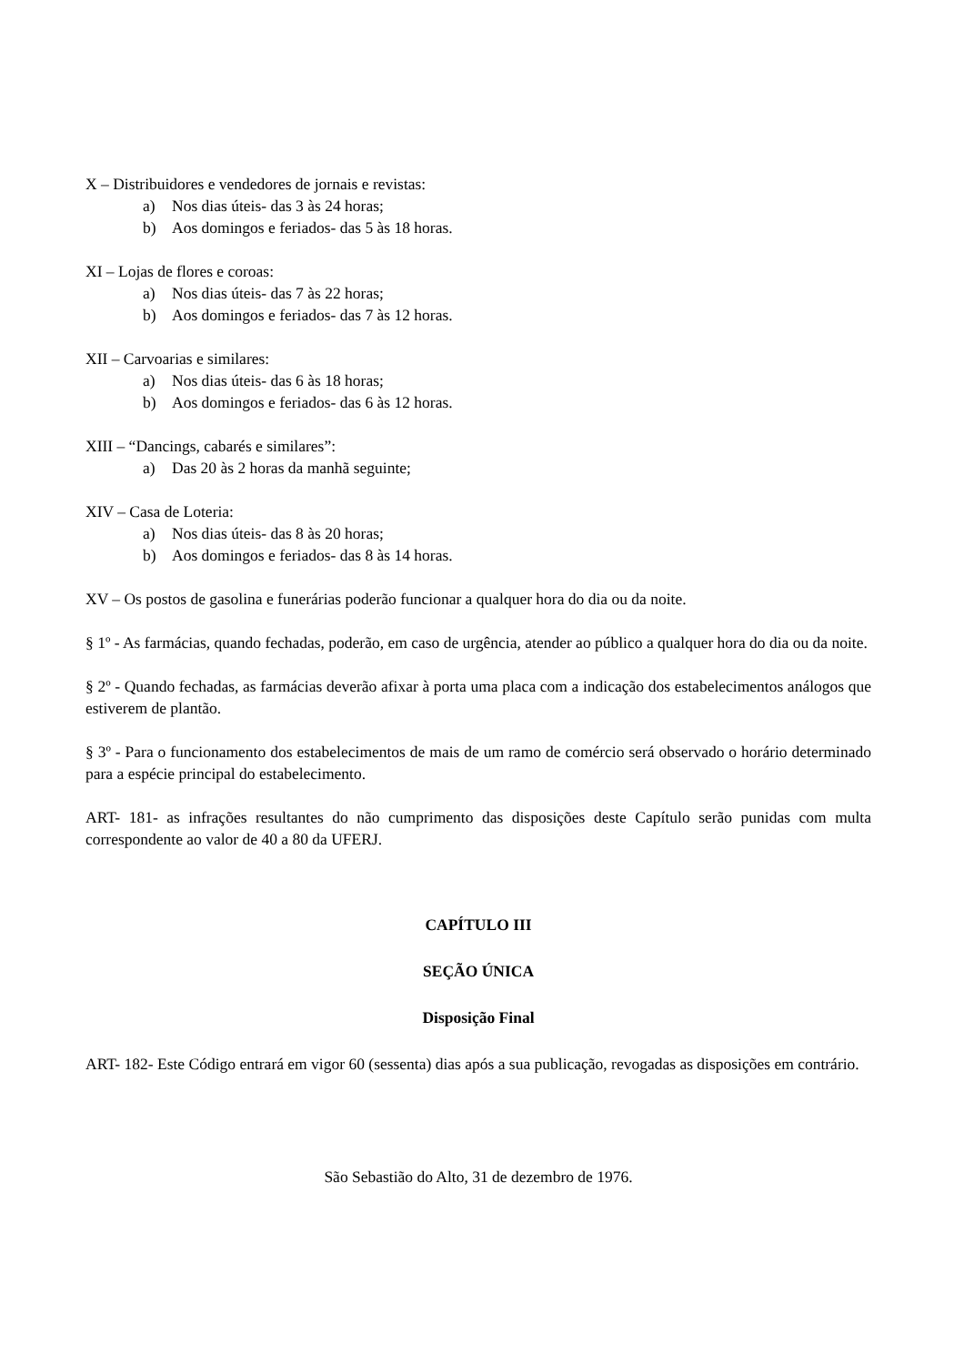X – Distribuidores e vendedores de jornais e revistas:
a) Nos dias úteis- das 3 às 24 horas;
b) Aos domingos e feriados- das 5 às 18 horas.
XI – Lojas de flores e coroas:
a) Nos dias úteis- das 7 às 22 horas;
b) Aos domingos e feriados- das 7 às 12 horas.
XII – Carvoarias e similares:
a) Nos dias úteis- das 6 às 18 horas;
b) Aos domingos e feriados- das 6 às 12 horas.
XIII – “Dancings, cabarés e similares”:
a) Das 20 às 2 horas da manhã seguinte;
XIV – Casa de Loteria:
a) Nos dias úteis- das 8 às 20 horas;
b) Aos domingos e feriados- das 8 às 14 horas.
XV – Os postos de gasolina e funerárias poderão funcionar a qualquer hora do dia ou da noite.
§ 1º - As farmácias, quando fechadas, poderão, em caso de urgência, atender ao público a qualquer hora do dia ou da noite.
§ 2º - Quando fechadas, as farmácias deverão afixar à porta uma placa com a indicação dos estabelecimentos análogos que estiverem de plantão.
§ 3º - Para o funcionamento dos estabelecimentos de mais de um ramo de comércio será observado o horário determinado para a espécie principal do estabelecimento.
ART- 181- as infrações resultantes do não cumprimento das disposições deste Capítulo serão punidas com multa correspondente ao valor de 40 a 80 da UFERJ.
CAPÍTULO III
SEÇÃO ÚNICA
Disposição Final
ART- 182- Este Código entrará em vigor 60 (sessenta) dias após a sua publicação, revogadas as disposições em contrário.
São Sebastião do Alto, 31 de dezembro de 1976.